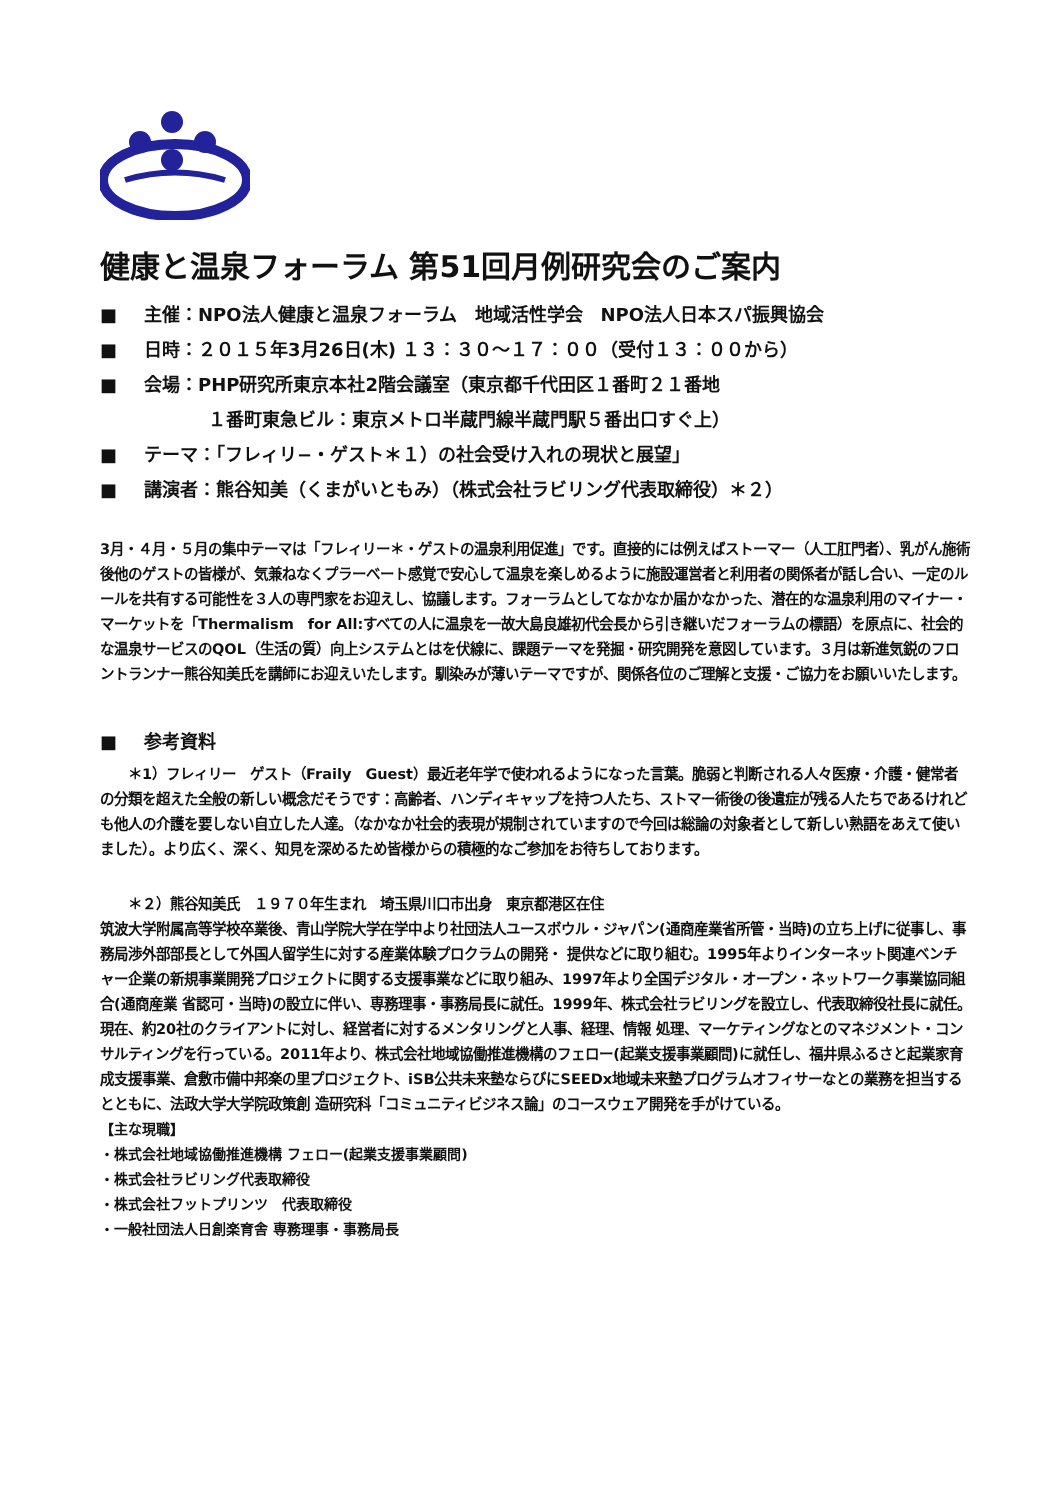健康と温泉フォーラム 第51回月例研究会のご案内
■ 主催：NPO法人健康と温泉フォーラム　地域活性学会　NPO法人日本スパ振興協会
■ 日時：２０１５年3月26日(木) １３：３０〜１７：００（受付１３：００から）
■ 会場：PHP研究所東京本社2階会議室（東京都千代田区１番町２１番地
１番町東急ビル：東京メトロ半蔵門線半蔵門駅５番出口すぐ上）
■ テーマ：「フレィリ−・ゲスト＊１）の社会受け入れの現状と展望」
■ 講演者：熊谷知美（くまがいともみ）（株式会社ラビリング代表取締役）＊２）
3月・４月・５月の集中テーマは「フレィリー＊・ゲストの温泉利用促進」です。直接的には例えばストーマー（人工肛門者）、乳がん施術後他のゲストの皆様が、気兼ねなくプラーベート感覚で安心して温泉を楽しめるように施設運営者と利用者の関係者が話し合い、一定のルールを共有する可能性を３人の専門家をお迎えし、協議します。フォーラムとしてなかなか届かなかった、潜在的な温泉利用のマイナー・マーケットを「Thermalism　for All:すべての人に温泉を一故大島良雄初代会長から引き継いだフォーラムの標語）を原点に、社会的な温泉サービスのQOL（生活の質）向上システムとはを伏線に、課題テーマを発掘・研究開発を意図しています。３月は新進気鋭のフロントランナー熊谷知美氏を講師にお迎えいたします。馴染みが薄いテーマですが、関係各位のご理解と支援・ご協力をお願いいたします。
■ 参考資料
　　＊1）フレィリー　ゲスト（Fraily　Guest）最近老年学で使われるようになった言葉。脆弱と判断される人々医療・介護・健常者の分類を超えた全般の新しい概念だそうです：高齢者、ハンディキャップを持つ人たち、ストマー術後の後遺症が残る人たちであるけれども他人の介護を要しない自立した人達。（なかなか社会的表現が規制されていますので今回は総論の対象者として新しい熟語をあえて使いました）。より広く、深く、知見を深めるため皆様からの積極的なご参加をお待ちしております。
　　＊２）熊谷知美氏　１９７０年生まれ　埼玉県川口市出身　東京都港区在住
筑波大学附属高等学校卒業後、青山学院大学在学中より社団法人ユースボウル・ジャパン(通商産業省所管・当時)の立ち上げに従事し、事務局渉外部部長として外国人留学生に対する産業体験プロクラムの開発・ 提供などに取り組む。1995年よりインターネット関連ベンチャー企業の新規事業開発プロジェクトに関する支援事業などに取り組み、1997年より全国デジタル・オープン・ネットワーク事業協同組合(通商産業 省認可・当時)の設立に伴い、専務理事・事務局長に就任。1999年、株式会社ラビリングを設立し、代表取締役社長に就任。現在、約20社のクライアントに対し、経営者に対するメンタリングと人事、経理、情報 処理、マーケティングなとのマネジメント・コンサルティングを行っている。2011年より、株式会社地域協働推進機構のフェロー(起業支援事業顧問)に就任し、福井県ふるさと起業家育成支援事業、倉敷市備中邦楽の里プロジェクト、iSB公共未来塾ならびにSEEDx地域未来塾プログラムオフィサーなとの業務を担当するとともに、法政大学大学院政策創 造研究科「コミュニティビジネス論」のコースウェア開発を手がけている。
【主な現職】
・株式会社地域協働推進機構 フェロー(起業支援事業顧問)
・株式会社ラビリング代表取締役
・株式会社フットプリンツ　代表取締役
・一般社団法人日創楽育舎 専務理事・事務局長